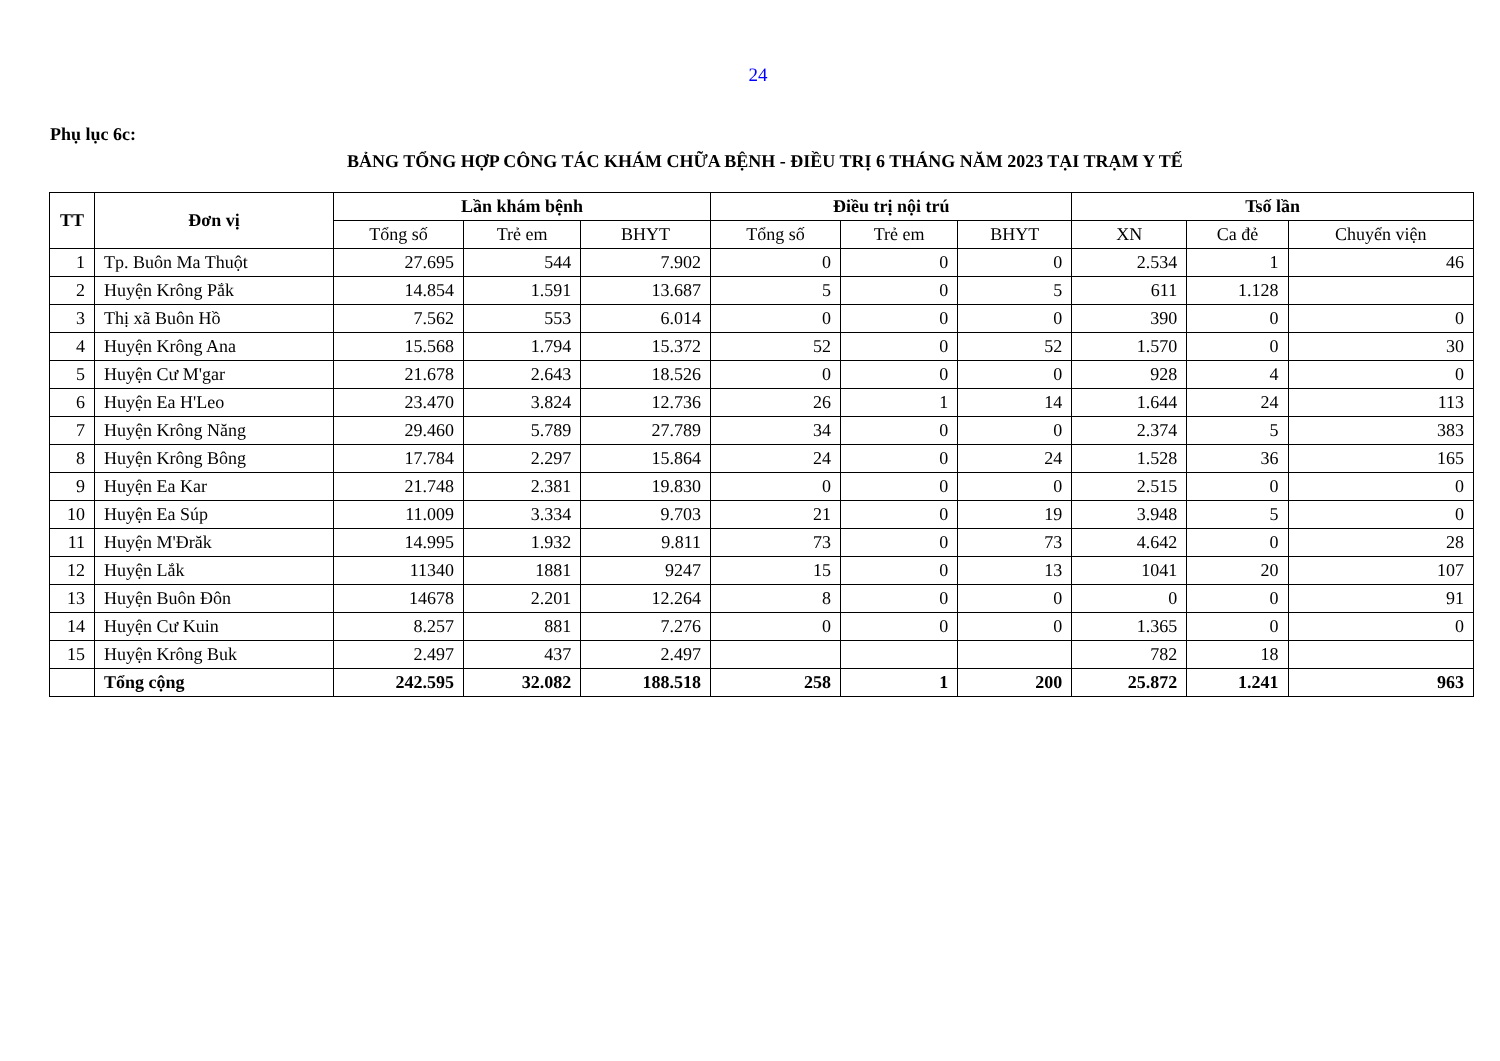24
Phụ lục 6c:
BẢNG TỔNG HỢP CÔNG TÁC KHÁM CHỮA BỆNH - ĐIỀU TRỊ 6 THÁNG NĂM 2023 TẠI TRẠM Y TẾ
| TT | Đơn vị | Lần khám bệnh | | | Điều trị nội trú | | | Tsố lần | | |
| --- | --- | --- | --- | --- | --- | --- | --- | --- | --- | --- |
| | | Tổng số | Trẻ em | BHYT | Tổng số | Trẻ em | BHYT | XN | Ca đẻ | Chuyển viện |
| 1 | Tp. Buôn Ma Thuột | 27.695 | 544 | 7.902 | 0 | 0 | 0 | 2.534 | 1 | 46 |
| 2 | Huyện Krông Pắk | 14.854 | 1.591 | 13.687 | 5 | 0 | 5 | 611 | 1.128 | |
| 3 | Thị xã Buôn Hồ | 7.562 | 553 | 6.014 | 0 | 0 | 0 | 390 | 0 | 0 |
| 4 | Huyện Krông Ana | 15.568 | 1.794 | 15.372 | 52 | 0 | 52 | 1.570 | 0 | 30 |
| 5 | Huyện Cư M'gar | 21.678 | 2.643 | 18.526 | 0 | 0 | 0 | 928 | 4 | 0 |
| 6 | Huyện Ea H'Leo | 23.470 | 3.824 | 12.736 | 26 | 1 | 14 | 1.644 | 24 | 113 |
| 7 | Huyện Krông Năng | 29.460 | 5.789 | 27.789 | 34 | 0 | 0 | 2.374 | 5 | 383 |
| 8 | Huyện Krông Bông | 17.784 | 2.297 | 15.864 | 24 | 0 | 24 | 1.528 | 36 | 165 |
| 9 | Huyện Ea Kar | 21.748 | 2.381 | 19.830 | 0 | 0 | 0 | 2.515 | 0 | 0 |
| 10 | Huyện Ea Súp | 11.009 | 3.334 | 9.703 | 21 | 0 | 19 | 3.948 | 5 | 0 |
| 11 | Huyện M'Đrăk | 14.995 | 1.932 | 9.811 | 73 | 0 | 73 | 4.642 | 0 | 28 |
| 12 | Huyện Lắk | 11340 | 1881 | 9247 | 15 | 0 | 13 | 1041 | 20 | 107 |
| 13 | Huyện Buôn Đôn | 14678 | 2.201 | 12.264 | 8 | 0 | 0 | 0 | 0 | 91 |
| 14 | Huyện Cư Kuin | 8.257 | 881 | 7.276 | 0 | 0 | 0 | 1.365 | 0 | 0 |
| 15 | Huyện Krông Buk | 2.497 | 437 | 2.497 | | | | 782 | 18 | |
| | Tổng cộng | 242.595 | 32.082 | 188.518 | 258 | 1 | 200 | 25.872 | 1.241 | 963 |